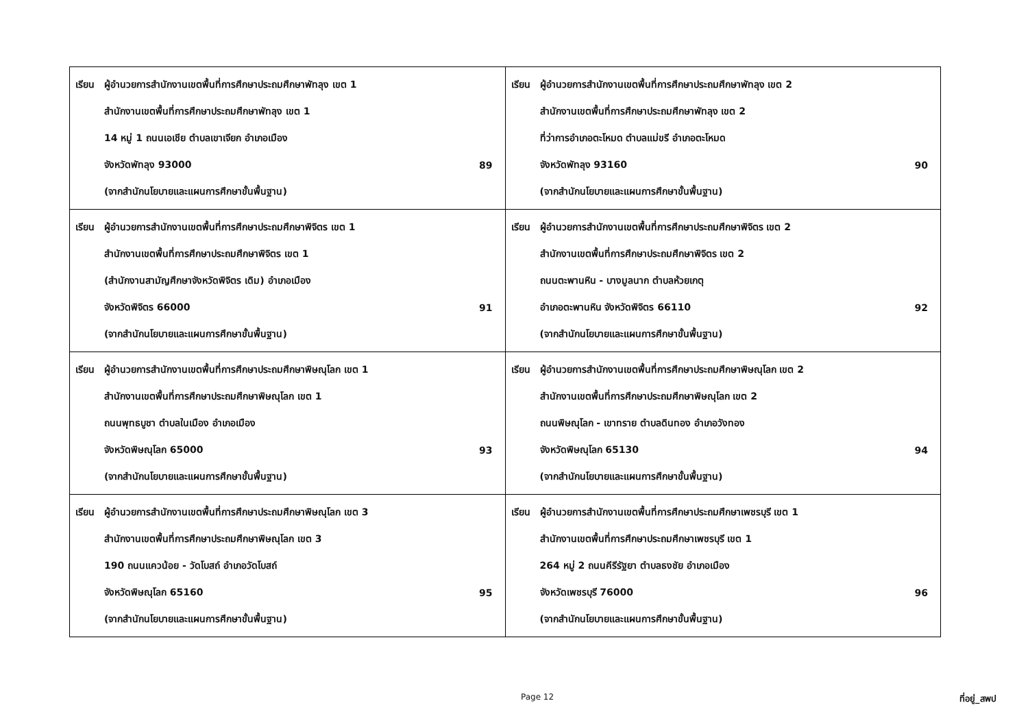| เรียน ผู้อำนวยการสำนักงานเขตพื้นที่การศึกษาประถมศึกษาพัทลุง เขต 1 สำนักงานเขตพื้นที่การศึกษาประถมศึกษาพัทลุง เขต 1 14 หมู่ 1 ถนนเอเชีย ตำบลเขาเจียก อำเภอเมือง จังหวัดพัทลุง 93000 89 (จากสำนักนโยบายและแผนการศึกษาขั้นพื้นฐาน) | เรียน ผู้อำนวยการสำนักงานเขตพื้นที่การศึกษาประถมศึกษาพัทลุง เขต 2 สำนักงานเขตพื้นที่การศึกษาประถมศึกษาพัทลุง เขต 2 ที่ว่าการอำเภอตะโหมด ตำบลแม่ขรี อำเภอตะโหมด จังหวัดพัทลุง 93160 90 (จากสำนักนโยบายและแผนการศึกษาขั้นพื้นฐาน) |
| เรียน ผู้อำนวยการสำนักงานเขตพื้นที่การศึกษาประถมศึกษาพิจิตร เขต 1 สำนักงานเขตพื้นที่การศึกษาประถมศึกษาพิจิตร เขต 1 (สำนักงานสามัญศึกษาจังหวัดพิจิตร เดิม) อำเภอเมือง จังหวัดพิจิตร 66000 91 (จากสำนักนโยบายและแผนการศึกษาขั้นพื้นฐาน) | เรียน ผู้อำนวยการสำนักงานเขตพื้นที่การศึกษาประถมศึกษาพิจิตร เขต 2 สำนักงานเขตพื้นที่การศึกษาประถมศึกษาพิจิตร เขต 2 ถนนตะพานหิน - บางมูลนาก ตำบลห้วยเกตุ อำเภอตะพานหิน จังหวัดพิจิตร 66110 92 (จากสำนักนโยบายและแผนการศึกษาขั้นพื้นฐาน) |
| เรียน ผู้อำนวยการสำนักงานเขตพื้นที่การศึกษาประถมศึกษาพิษณุโลก เขต 1 สำนักงานเขตพื้นที่การศึกษาประถมศึกษาพิษณุโลก เขต 1 ถนนพุทธบูชา ตำบลในเมือง อำเภอเมือง จังหวัดพิษณุโลก 65000 93 (จากสำนักนโยบายและแผนการศึกษาขั้นพื้นฐาน) | เรียน ผู้อำนวยการสำนักงานเขตพื้นที่การศึกษาประถมศึกษาพิษณุโลก เขต 2 สำนักงานเขตพื้นที่การศึกษาประถมศึกษาพิษณุโลก เขต 2 ถนนพิษณุโลก - เขาทราย ตำบลดินทอง อำเภอวังทอง จังหวัดพิษณุโลก 65130 94 (จากสำนักนโยบายและแผนการศึกษาขั้นพื้นฐาน) |
| เรียน ผู้อำนวยการสำนักงานเขตพื้นที่การศึกษาประถมศึกษาพิษณุโลก เขต 3 สำนักงานเขตพื้นที่การศึกษาประถมศึกษาพิษณุโลก เขต 3 190 ถนนแควน้อย - วัดโบสถ์ อำเภอวัดโบสถ์ จังหวัดพิษณุโลก 65160 95 (จากสำนักนโยบายและแผนการศึกษาขั้นพื้นฐาน) | เรียน ผู้อำนวยการสำนักงานเขตพื้นที่การศึกษาประถมศึกษาเพชรบุรี เขต 1 สำนักงานเขตพื้นที่การศึกษาประถมศึกษาเพชรบุรี เขต 1 264 หมู่ 2 ถนนคีรีรัฐยา ตำบลธงชัย อำเภอเมือง จังหวัดเพชรบุรี 76000 96 (จากสำนักนโยบายและแผนการศึกษาขั้นพื้นฐาน) |
Page 12 ที่อยู่_สพป